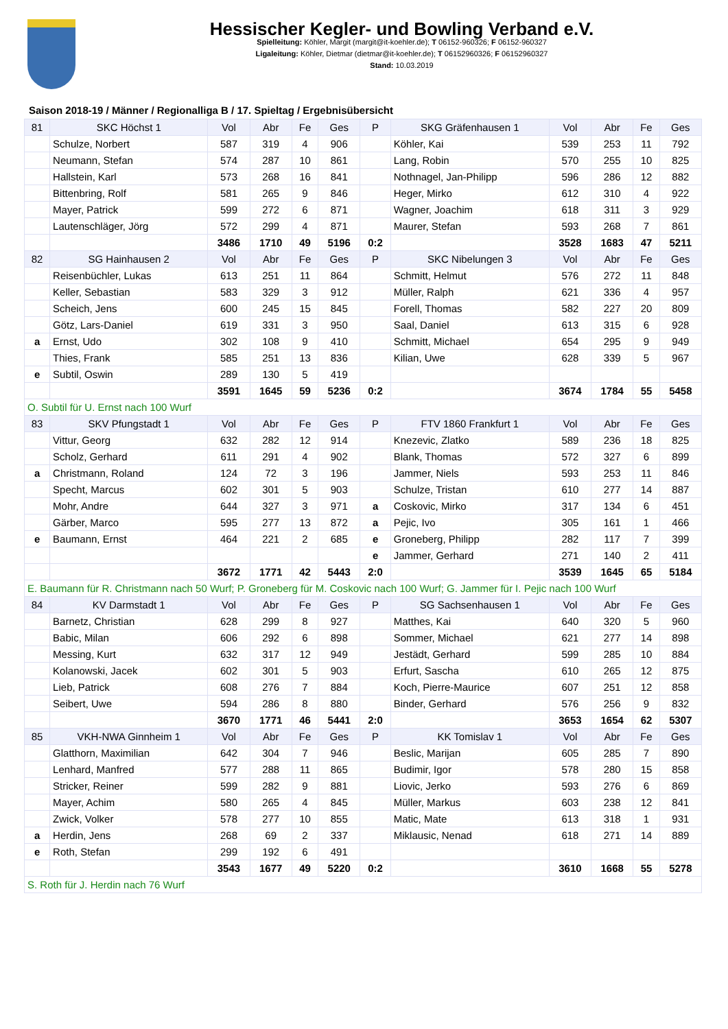Hessischer Kegler- und Bowling Verband e.V.
Spielleitung: Köhler, Margit (margit@it-koehler.de); T 06152-960326; F 06152-960327
Ligaleitung: Köhler, Dietmar (dietmar@it-koehler.de); T 06152960326; F 06152960327
Stand: 10.03.2019
Saison 2018-19 / Männer / Regionalliga B / 17. Spieltag / Ergebnisübersicht
| 81 | SKC Höchst 1 | Vol | Abr | Fe | Ges | P | SKG Gräfenhausen 1 | Vol | Abr | Fe | Ges |
| | Schulze, Norbert | 587 | 319 | 4 | 906 | | Köhler, Kai | 539 | 253 | 11 | 792 |
| | Neumann, Stefan | 574 | 287 | 10 | 861 | | Lang, Robin | 570 | 255 | 10 | 825 |
| | Hallstein, Karl | 573 | 268 | 16 | 841 | | Nothnagel, Jan-Philipp | 596 | 286 | 12 | 882 |
| | Bittenbring, Rolf | 581 | 265 | 9 | 846 | | Heger, Mirko | 612 | 310 | 4 | 922 |
| | Mayer, Patrick | 599 | 272 | 6 | 871 | | Wagner, Joachim | 618 | 311 | 3 | 929 |
| | Lautenschläger, Jörg | 572 | 299 | 4 | 871 | | Maurer, Stefan | 593 | 268 | 7 | 861 |
| | | 3486 | 1710 | 49 | 5196 | 0:2 | | 3528 | 1683 | 47 | 5211 |
| 82 | SG Hainhausen 2 | Vol | Abr | Fe | Ges | P | SKC Nibelungen 3 | Vol | Abr | Fe | Ges |
| | Reisenbüchler, Lukas | 613 | 251 | 11 | 864 | | Schmitt, Helmut | 576 | 272 | 11 | 848 |
| | Keller, Sebastian | 583 | 329 | 3 | 912 | | Müller, Ralph | 621 | 336 | 4 | 957 |
| | Scheich, Jens | 600 | 245 | 15 | 845 | | Forell, Thomas | 582 | 227 | 20 | 809 |
| | Götz, Lars-Daniel | 619 | 331 | 3 | 950 | | Saal, Daniel | 613 | 315 | 6 | 928 |
| a | Ernst, Udo | 302 | 108 | 9 | 410 | | Schmitt, Michael | 654 | 295 | 9 | 949 |
| | Thies, Frank | 585 | 251 | 13 | 836 | | Kilian, Uwe | 628 | 339 | 5 | 967 |
| e | Subtil, Oswin | 289 | 130 | 5 | 419 | | | | | | |
| | | 3591 | 1645 | 59 | 5236 | 0:2 | | 3674 | 1784 | 55 | 5458 |
| O. Subtil für U. Ernst nach 100 Wurf | | | | | | | | | | | |
| 83 | SKV Pfungstadt 1 | Vol | Abr | Fe | Ges | P | FTV 1860 Frankfurt 1 | Vol | Abr | Fe | Ges |
| | Vittur, Georg | 632 | 282 | 12 | 914 | | Knezevic, Zlatko | 589 | 236 | 18 | 825 |
| | Scholz, Gerhard | 611 | 291 | 4 | 902 | | Blank, Thomas | 572 | 327 | 6 | 899 |
| a | Christmann, Roland | 124 | 72 | 3 | 196 | | Jammer, Niels | 593 | 253 | 11 | 846 |
| | Specht, Marcus | 602 | 301 | 5 | 903 | | Schulze, Tristan | 610 | 277 | 14 | 887 |
| | Mohr, Andre | 644 | 327 | 3 | 971 | a | Coskovic, Mirko | 317 | 134 | 6 | 451 |
| | Gärber, Marco | 595 | 277 | 13 | 872 | a | Pejic, Ivo | 305 | 161 | 1 | 466 |
| e | Baumann, Ernst | 464 | 221 | 2 | 685 | e | Groneberg, Philipp | 282 | 117 | 7 | 399 |
| | | | | | | e | Jammer, Gerhard | 271 | 140 | 2 | 411 |
| | | 3672 | 1771 | 42 | 5443 | 2:0 | | 3539 | 1645 | 65 | 5184 |
| E. Baumann für R. Christmann nach 50 Wurf; P. Groneberg für M. Coskovic nach 100 Wurf; G. Jammer für I. Pejic nach 100 Wurf | | | | | | | | | | | |
| 84 | KV Darmstadt 1 | Vol | Abr | Fe | Ges | P | SG Sachsenhausen 1 | Vol | Abr | Fe | Ges |
| | Barnetz, Christian | 628 | 299 | 8 | 927 | | Matthes, Kai | 640 | 320 | 5 | 960 |
| | Babic, Milan | 606 | 292 | 6 | 898 | | Sommer, Michael | 621 | 277 | 14 | 898 |
| | Messing, Kurt | 632 | 317 | 12 | 949 | | Jestädt, Gerhard | 599 | 285 | 10 | 884 |
| | Kolanowski, Jacek | 602 | 301 | 5 | 903 | | Erfurt, Sascha | 610 | 265 | 12 | 875 |
| | Lieb, Patrick | 608 | 276 | 7 | 884 | | Koch, Pierre-Maurice | 607 | 251 | 12 | 858 |
| | Seibert, Uwe | 594 | 286 | 8 | 880 | | Binder, Gerhard | 576 | 256 | 9 | 832 |
| | | 3670 | 1771 | 46 | 5441 | 2:0 | | 3653 | 1654 | 62 | 5307 |
| 85 | VKH-NWA Ginnheim 1 | Vol | Abr | Fe | Ges | P | KK Tomislav 1 | Vol | Abr | Fe | Ges |
| | Glatthorn, Maximilian | 642 | 304 | 7 | 946 | | Beslic, Marijan | 605 | 285 | 7 | 890 |
| | Lenhard, Manfred | 577 | 288 | 11 | 865 | | Budimir, Igor | 578 | 280 | 15 | 858 |
| | Stricker, Reiner | 599 | 282 | 9 | 881 | | Liovic, Jerko | 593 | 276 | 6 | 869 |
| | Mayer, Achim | 580 | 265 | 4 | 845 | | Müller, Markus | 603 | 238 | 12 | 841 |
| | Zwick, Volker | 578 | 277 | 10 | 855 | | Matic, Mate | 613 | 318 | 1 | 931 |
| a | Herdin, Jens | 268 | 69 | 2 | 337 | | Miklausic, Nenad | 618 | 271 | 14 | 889 |
| e | Roth, Stefan | 299 | 192 | 6 | 491 | | | | | | |
| | | 3543 | 1677 | 49 | 5220 | 0:2 | | 3610 | 1668 | 55 | 5278 |
| S. Roth für J. Herdin nach 76 Wurf | | | | | | | | | | | |